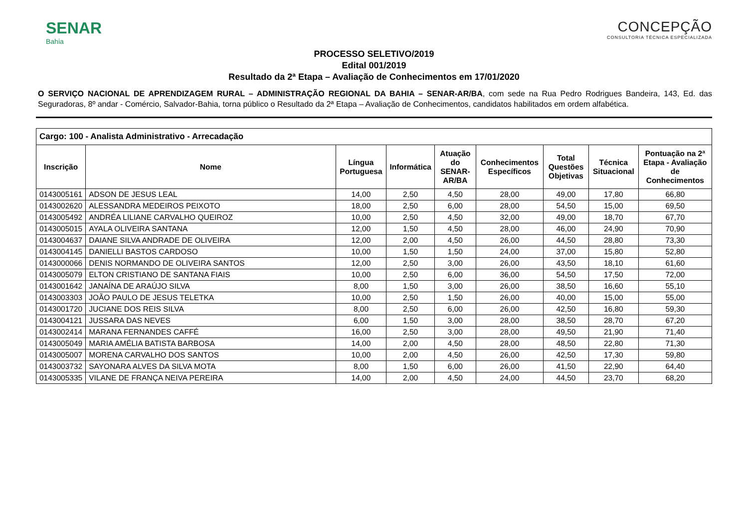SENAR
Bahia
CONCEPÇÃO
CONSULTORIA TÉCNICA ESPECIALIZADA
PROCESSO SELETIVO/2019
Edital 001/2019
Resultado da 2ª Etapa – Avaliação de Conhecimentos em 17/01/2020
O SERVIÇO NACIONAL DE APRENDIZAGEM RURAL – ADMINISTRAÇÃO REGIONAL DA BAHIA – SENAR-AR/BA, com sede na Rua Pedro Rodrigues Bandeira, 143, Ed. das Seguradoras, 8º andar - Comércio, Salvador-Bahia, torna público o Resultado da 2ª Etapa – Avaliação de Conhecimentos, candidatos habilitados em ordem alfabética.
| Cargo: 100 - Analista Administrativo - Arrecadação | | | | | | | | |
| --- | --- | --- | --- | --- | --- | --- | --- | --- |
| Inscrição | Nome | Língua Portuguesa | Informática | Atuação do SENAR-AR/BA | Conhecimentos Específicos | Total Questões Objetivas | Técnica Situacional | Pontuação na 2ª Etapa - Avaliação de Conhecimentos |
| 0143005161 | ADSON DE JESUS LEAL | 14,00 | 2,50 | 4,50 | 28,00 | 49,00 | 17,80 | 66,80 |
| 0143002620 | ALESSANDRA MEDEIROS PEIXOTO | 18,00 | 2,50 | 6,00 | 28,00 | 54,50 | 15,00 | 69,50 |
| 0143005492 | ANDRÉA LILIANE CARVALHO QUEIROZ | 10,00 | 2,50 | 4,50 | 32,00 | 49,00 | 18,70 | 67,70 |
| 0143005015 | AYALA OLIVEIRA SANTANA | 12,00 | 1,50 | 4,50 | 28,00 | 46,00 | 24,90 | 70,90 |
| 0143004637 | DAIANE SILVA ANDRADE DE OLIVEIRA | 12,00 | 2,00 | 4,50 | 26,00 | 44,50 | 28,80 | 73,30 |
| 0143004145 | DANIELLI BASTOS CARDOSO | 10,00 | 1,50 | 1,50 | 24,00 | 37,00 | 15,80 | 52,80 |
| 0143000066 | DENIS NORMANDO DE OLIVEIRA SANTOS | 12,00 | 2,50 | 3,00 | 26,00 | 43,50 | 18,10 | 61,60 |
| 0143005079 | ELTON CRISTIANO DE SANTANA FIAIS | 10,00 | 2,50 | 6,00 | 36,00 | 54,50 | 17,50 | 72,00 |
| 0143001642 | JANAÍNA DE ARAÚJO SILVA | 8,00 | 1,50 | 3,00 | 26,00 | 38,50 | 16,60 | 55,10 |
| 0143003303 | JOÃO PAULO DE JESUS TELETKA | 10,00 | 2,50 | 1,50 | 26,00 | 40,00 | 15,00 | 55,00 |
| 0143001720 | JUCIANE DOS REIS SILVA | 8,00 | 2,50 | 6,00 | 26,00 | 42,50 | 16,80 | 59,30 |
| 0143004121 | JUSSARA DAS NEVES | 6,00 | 1,50 | 3,00 | 28,00 | 38,50 | 28,70 | 67,20 |
| 0143002414 | MARANA FERNANDES CAFFÉ | 16,00 | 2,50 | 3,00 | 28,00 | 49,50 | 21,90 | 71,40 |
| 0143005049 | MARIA AMÉLIA BATISTA BARBOSA | 14,00 | 2,00 | 4,50 | 28,00 | 48,50 | 22,80 | 71,30 |
| 0143005007 | MORENA CARVALHO DOS SANTOS | 10,00 | 2,00 | 4,50 | 26,00 | 42,50 | 17,30 | 59,80 |
| 0143003732 | SAYONARA ALVES DA SILVA MOTA | 8,00 | 1,50 | 6,00 | 26,00 | 41,50 | 22,90 | 64,40 |
| 0143005335 | VILANE DE FRANÇA NEIVA PEREIRA | 14,00 | 2,00 | 4,50 | 24,00 | 44,50 | 23,70 | 68,20 |